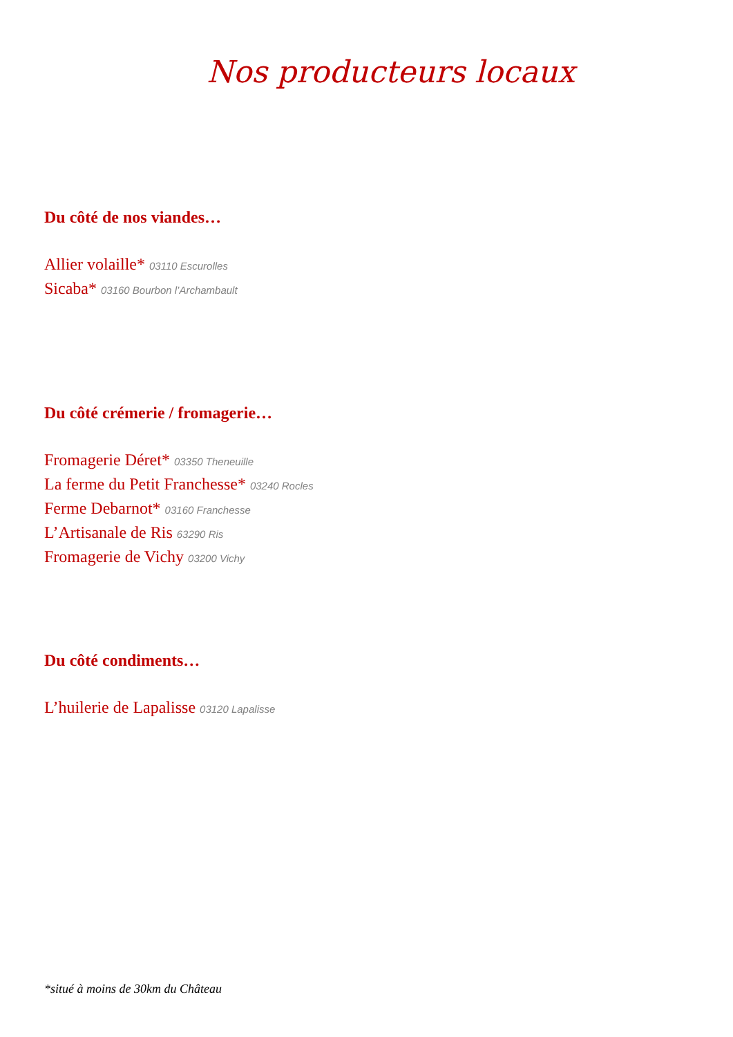Nos producteurs locaux
Du côté de nos viandes…
Allier volaille* 03110 Escurolles
Sicaba* 03160 Bourbon l’Archambault
Du côté crémerie / fromagerie…
Fromagerie Déret* 03350 Theneuille
La ferme du Petit Franchesse* 03240 Rocles
Ferme Debarnot* 03160 Franchesse
L’Artisanale de Ris 63290 Ris
Fromagerie de Vichy 03200 Vichy
Du côté condiments…
L’huilerie de Lapalisse 03120 Lapalisse
*situé à moins de 30km du Château